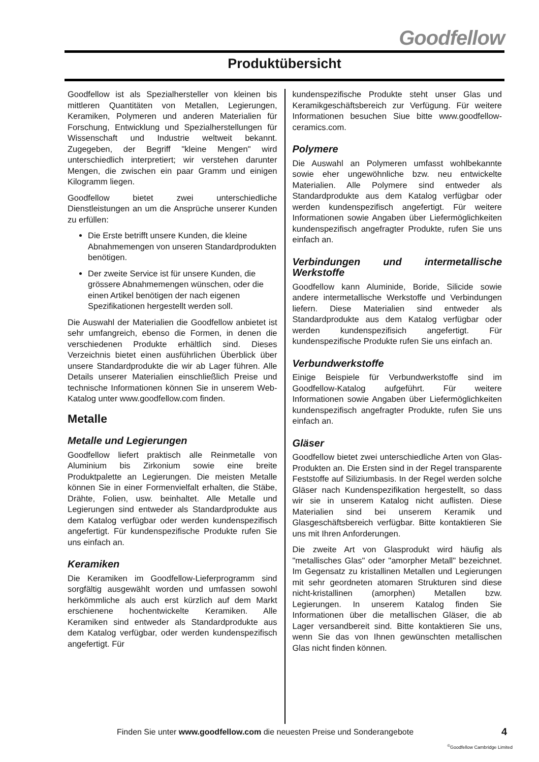Goodfellow
Produktübersicht
Goodfellow ist als Spezialhersteller von kleinen bis mittleren Quantitäten von Metallen, Legierungen, Keramiken, Polymeren und anderen Materialien für Forschung, Entwicklung und Spezialherstellungen für Wissenschaft und Industrie weltweit bekannt. Zugegeben, der Begriff "kleine Mengen" wird unterschiedlich interpretiert; wir verstehen darunter Mengen, die zwischen ein paar Gramm und einigen Kilogramm liegen.
Goodfellow bietet zwei unterschiedliche Dienstleistungen an um die Ansprüche unserer Kunden zu erfüllen:
Die Erste betrifft unsere Kunden, die kleine Abnahmemengen von unseren Standardprodukten benötigen.
Der zweite Service ist für unsere Kunden, die grössere Abnahmemengen wünschen, oder die einen Artikel benötigen der nach eigenen Spezifikationen hergestellt werden soll.
Die Auswahl der Materialien die Goodfellow anbietet ist sehr umfangreich, ebenso die Formen, in denen die verschiedenen Produkte erhältlich sind. Dieses Verzeichnis bietet einen ausführlichen Überblick über unsere Standardprodukte die wir ab Lager führen. Alle Details unserer Materialien einschließlich Preise und technische Informationen können Sie in unserem Web-Katalog unter www.goodfellow.com finden.
Metalle
Metalle und Legierungen
Goodfellow liefert praktisch alle Reinmetalle von Aluminium bis Zirkonium sowie eine breite Produktpalette an Legierungen. Die meisten Metalle können Sie in einer Formenvielfalt erhalten, die Stäbe, Drähte, Folien, usw. beinhaltet. Alle Metalle und Legierungen sind entweder als Standardprodukte aus dem Katalog verfügbar oder werden kundenspezifisch angefertigt. Für kundenspezifische Produkte rufen Sie uns einfach an.
Keramiken
Die Keramiken im Goodfellow-Lieferprogramm sind sorgfältig ausgewählt worden und umfassen sowohl herkömmliche als auch erst kürzlich auf dem Markt erschienene hochentwickelte Keramiken. Alle Keramiken sind entweder als Standardprodukte aus dem Katalog verfügbar, oder werden kundenspezifisch angefertigt. Für
kundenspezifische Produkte steht unser Glas und Keramikgeschäftsbereich zur Verfügung. Für weitere Informationen besuchen Siue bitte www.goodfellow-ceramics.com.
Polymere
Die Auswahl an Polymeren umfasst wohlbekannte sowie eher ungewöhnliche bzw. neu entwickelte Materialien. Alle Polymere sind entweder als Standardprodukte aus dem Katalog verfügbar oder werden kundenspezifisch angefertigt. Für weitere Informationen sowie Angaben über Liefermöglichkeiten kundenspezifisch angefragter Produkte, rufen Sie uns einfach an.
Verbindungen und intermetallische Werkstoffe
Goodfellow kann Aluminide, Boride, Silicide sowie andere intermetallische Werkstoffe und Verbindungen liefern. Diese Materialien sind entweder als Standardprodukte aus dem Katalog verfügbar oder werden kundenspezifisich angefertigt. Für kundenspezifische Produkte rufen Sie uns einfach an.
Verbundwerkstoffe
Einige Beispiele für Verbundwerkstoffe sind im Goodfellow-Katalog aufgeführt. Für weitere Informationen sowie Angaben über Liefermöglichkeiten kundenspezifisch angefragter Produkte, rufen Sie uns einfach an.
Gläser
Goodfellow bietet zwei unterschiedliche Arten von Glas-Produkten an. Die Ersten sind in der Regel transparente Feststoffe auf Siliziumbasis. In der Regel werden solche Gläser nach Kundenspezifikation hergestellt, so dass wir sie in unserem Katalog nicht auflisten. Diese Materialien sind bei unserem Keramik und Glasgeschäftsbereich verfügbar. Bitte kontaktieren Sie uns mit Ihren Anforderungen.
Die zweite Art von Glasprodukt wird häufig als "metallisches Glas" oder "amorpher Metall" bezeichnet. Im Gegensatz zu kristallinen Metallen und Legierungen mit sehr geordneten atomaren Strukturen sind diese nicht-kristallinen (amorphen) Metallen bzw. Legierungen. In unserem Katalog finden Sie Informationen über die metallischen Gläser, die ab Lager versandbereit sind. Bitte kontaktieren Sie uns, wenn Sie das von Ihnen gewünschten metallischen Glas nicht finden können.
Finden Sie unter www.goodfellow.com die neuesten Preise und Sonderangebote 4
<sup>©</sup>Goodfellow Cambridge Limited